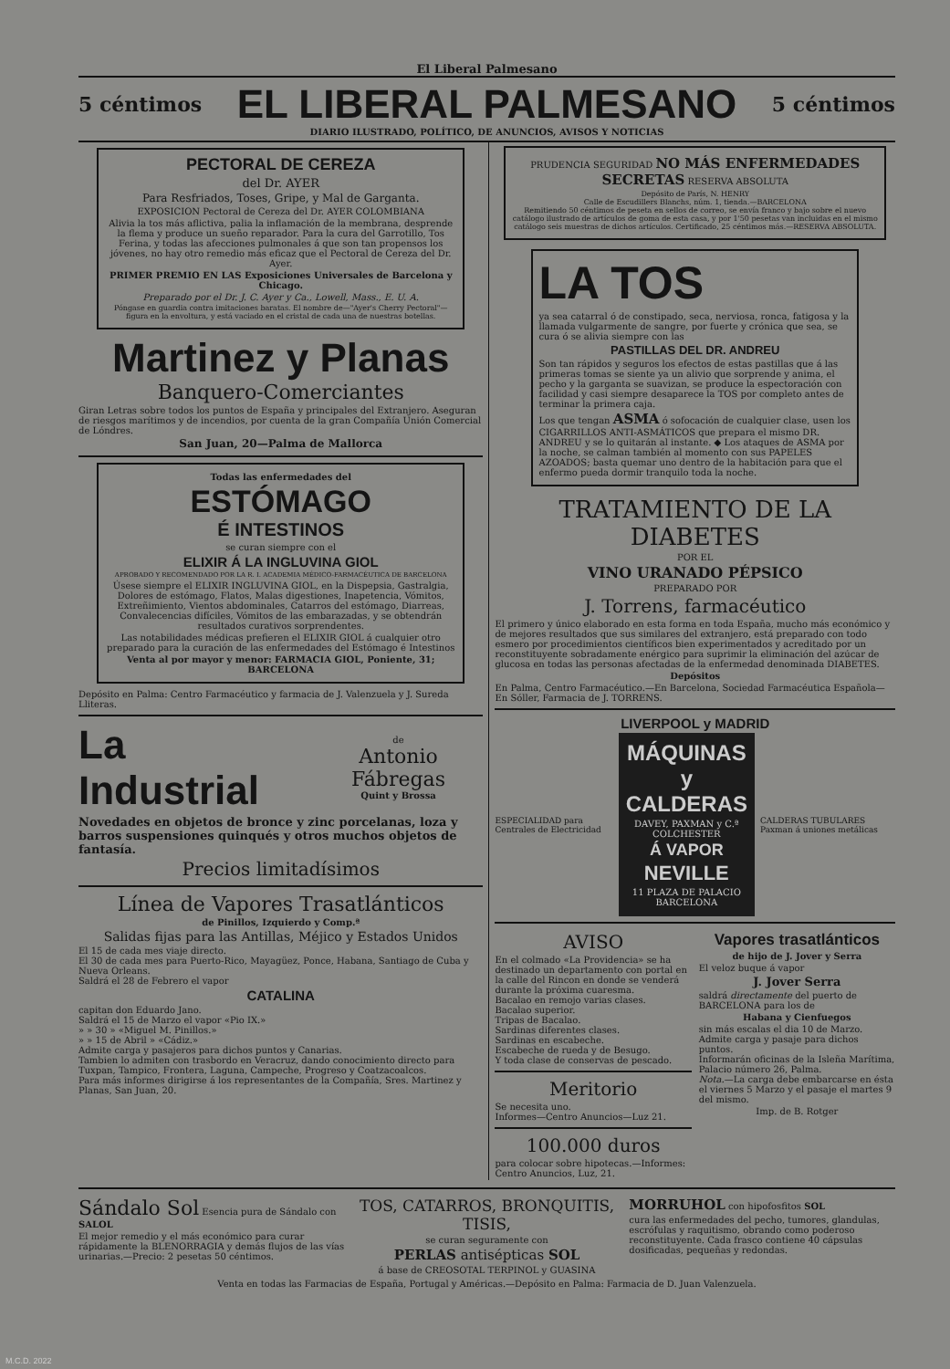El Liberal Palmesano
5 céntimos EL LIBERAL PALMESANO 5 céntimos
DIARIO ILUSTRADO, POLÍTICO, DE ANUNCIOS, AVISOS Y NOTICIAS
PECTORAL DE CEREZA
del Dr. AYER
Para Resfriados, Toses, Gripe, y Mal de Garganta.
EXPOSICION Pectoral de Cereza del Dr. AYER COLOMBIANA
Alivia la tos más aflictiva, palia la inflamación de la membrana, desprende la flema y produce un sueño reparador. Para la cura del Garrotillo, Tos Ferina, y todas las afecciones pulmonales á que son tan propensos los jóvenes, no hay otro remedio más eficaz que el Pectoral de Cereza del Dr. Ayer.
PRIMER PREMIO EN LAS Exposiciones Universales de Barcelona y Chicago.
Preparado por el Dr. J. C. Ayer y Ca., Lowell, Mass., E. U. A.
Póngase en guardia contra imitaciones baratas. El nombre de—"Ayer's Cherry Pectoral"—figura en la envoltura, y está vaciado en el cristal de cada una de nuestras botellas.
Martinez y Planas
Banquero-Comerciantes
Giran Letras sobre todos los puntos de España y principales del Extranjero. Aseguran de riesgos marítimos y de incendios, por cuenta de la gran Compañía Unión Comercial de Lóndres.
San Juan, 20—Palma de Mallorca
Todas las enfermedades del
ESTÓMAGO
É INTESTINOS
se curan siempre con el
ELIXIR Á LA INGLUVINA GIOL
APROBADO Y RECOMENDADO POR LA R. I. ACADEMIA MÉDICO-FARMACÉUTICA DE BARCELONA
Úsese siempre el ELIXIR INGLUVINA GIOL, en la Dispepsia, Gastralgia, Dolores de estómago, Flatos, Malas digestiones, Inapetencia, Vómitos, Extreñimiento, Vientos abdominales, Catarros del estómago, Diarreas, Convalecencias difíciles, Vómitos de las embarazadas, y se obtendrán resultados curativos sorprendentes.
Las notabilidades médicas prefieren el ELIXIR GIOL á cualquier otro preparado para la curación de las enfermedades del Estómago é Intestinos
Venta al por mayor y menor: FARMACIA GIOL, Poniente, 31; BARCELONA
Depósito en Palma: Centro Farmacéutico y farmacia de J. Valenzuela y J. Sureda Lliteras.
La Industrial de
Antonio Fábregas
Quint y Brossa
Novedades en objetos de bronce y zinc porcelanas, loza y barros suspensiones quinqués y otros muchos objetos de fantasía.
Precios limitadísimos
Línea de Vapores Trasatlánticos
de Pinillos, Izquierdo y Comp.ª
Salidas fijas para las Antillas, Méjico y Estados Unidos
El 15 de cada mes viaje directo.
El 30 de cada mes para Puerto-Rico, Mayagüez, Ponce, Habana, Santiago de Cuba y Nueva Orleans.
Saldrá el 28 de Febrero el vapor
CATALINA
capitan don Eduardo Jano.
Saldrá el 15 de Marzo el vapor «Pio IX.»
» » 30 » «Miguel M. Pinillos.»
» » 15 de Abril » «Cádiz.»
Admite carga y pasajeros para dichos puntos y Canarias.
Tambien lo admiten con trasbordo en Veracruz, dando conocimiento directo para Tuxpan, Tampico, Frontera, Laguna, Campeche, Progreso y Coatzacoalcos.
Para más informes dirigirse á los representantes de la Compañía, Sres. Martinez y Planas, San Juan, 20.
PRUDENCIA SEGURIDAD NO MÁS ENFERMEDADES SECRETAS RESERVA ABSOLUTA
Depósito de París, N. HENRY
Calle de Escudillers Blanchs, núm. 1, tienda.—BARCELONA
Remitiendo 50 céntimos de peseta en sellos de correo, se envía franco y bajo sobre el nuevo catálogo ilustrado de artículos de goma de esta casa, y por 1'50 pesetas van incluidas en el mismo catálogo seis muestras de dichos artículos. Certificado, 25 céntimos más.—RESERVA ABSOLUTA.
LA TOS
ya sea catarral ó de constipado, seca, nerviosa, ronca, fatigosa y la llamada vulgarmente de sangre, por fuerte y crónica que sea, se cura ó se alivia siempre con las
PASTILLAS DEL DR. ANDREU
Son tan rápidos y seguros los efectos de estas pastillas que á las primeras tomas se siente ya un alivio que sorprende y anima, el pecho y la garganta se suavizan, se produce la espectoración con facilidad y casi siempre desaparece la TOS por completo antes de terminar la primera caja.
Los que tengan ASMA ó sofocación de cualquier clase, usen los CIGARRILLOS ANTI-ASMÁTICOS que prepara el mismo DR. ANDREU y se lo quitarán al instante. ◆ Los ataques de ASMA por la noche, se calman también al momento con sus PAPELES AZOADOS; basta quemar uno dentro de la habitación para que el enfermo pueda dormir tranquilo toda la noche.
TRATAMIENTO DE LA DIABETES
POR EL
VINO URANADO PÉPSICO
PREPARADO POR
J. Torrens, farmacéutico
El primero y único elaborado en esta forma en toda España, mucho más económico y de mejores resultados que sus similares del extranjero, está preparado con todo esmero por procedimientos científicos bien experimentados y acreditado por un reconstituyente sobradamente enérgico para suprimir la eliminación del azúcar de glucosa en todas las personas afectadas de la enfermedad denominada DIABETES.
Depósitos
En Palma, Centro Farmacéutico.—En Barcelona, Sociedad Farmacéutica Española—En Sóller, Farmacia de J. TORRENS.
LIVERPOOL y MADRID
ESPECIALIDAD para Centrales de Electricidad
MÁQUINAS y CALDERAS
DAVEY, PAXMAN y C.ª COLCHESTER
Á VAPOR
NEVILLE
11 PLAZA DE PALACIO BARCELONA
CALDERAS TUBULARES Paxman á uniones metálicas
AVISO
En el colmado «La Providencia» se ha destinado un departamento con portal en la calle del Rincon en donde se venderá durante la próxima cuaresma.
Bacalao en remojo varias clases.
Bacalao superior.
Tripas de Bacalao.
Sardinas diferentes clases.
Sardinas en escabeche.
Escabeche de rueda y de Besugo.
Y toda clase de conservas de pescado.
Meritorio
Se necesita uno.
Informes—Centro Anuncios—Luz 21.
100.000 duros
para colocar sobre hipotecas.—Informes: Centro Anuncios, Luz, 21.
Vapores trasatlánticos
de hijo de J. Jover y Serra
El veloz buque á vapor
J. Jover Serra
saldrá directamente del puerto de BARCELONA para los de
Habana y Cienfuegos
sin más escalas el dia 10 de Marzo.
Admite carga y pasaje para dichos puntos.
Informarán oficinas de la Isleña Marítima, Palacio número 26, Palma.
Nota.—La carga debe embarcarse en ésta el viernes 5 Marzo y el pasaje el martes 9 del mismo.
Imp. de B. Rotger
Sándalo Sol Esencia pura de Sándalo con SALOL
El mejor remedio y el más económico para curar rápidamente la BLENORRAGIA y demás flujos de las vías urinarias.—Precio: 2 pesetas 50 céntimos.
TOS, CATARROS, BRONQUITIS, TISIS,
se curan seguramente con
PERLAS antisépticas SOL
á base de CREOSOTAL TERPINOL y GUASINA
MORRUHOL con hipofosfitos SOL
cura las enfermedades del pecho, tumores, glandulas, escrófulas y raquitismo, obrando como poderoso reconstituyente. Cada frasco contiene 40 cápsulas dosificadas, pequeñas y redondas.
Venta en todas las Farmacias de España, Portugal y Américas.—Depósito en Palma: Farmacia de D. Juan Valenzuela.
M.C.D. 2022